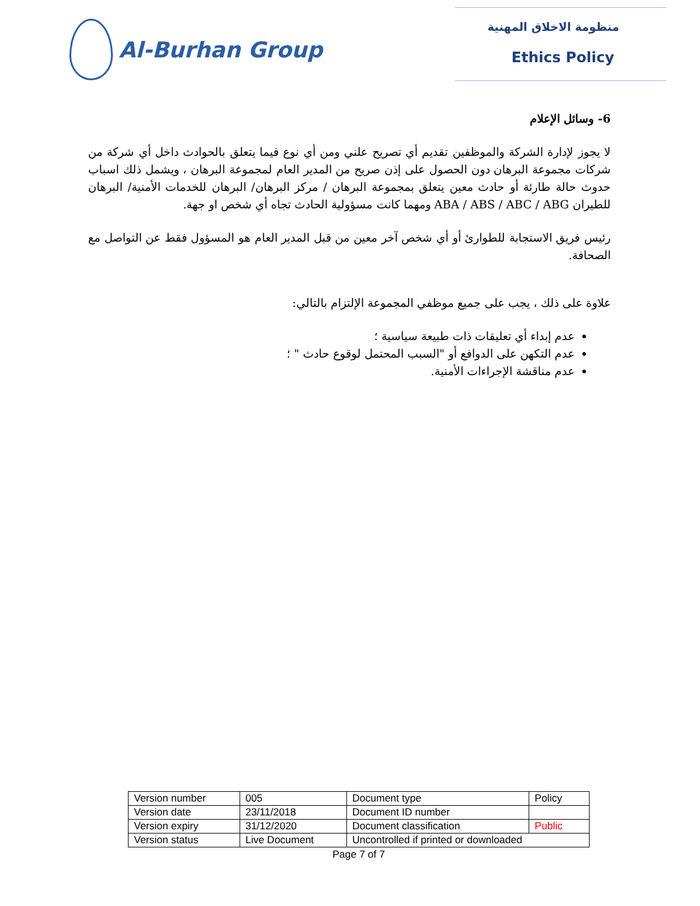Al-Burhan Group
منظومة الاخلاق المهنية
Ethics Policy
6- وسائل الإعلام
لا يجوز لإدارة الشركة والموظفين تقديم أي تصريح علني ومن أي نوع فيما يتعلق بالحوادث داخل أي شركة من شركات مجموعة البرهان دون الحصول على إذن صريح من المدير العام لمجموعة البرهان ، ويشمل ذلك اسباب حدوث حالة طارئة أو حادث معين يتعلق بمجموعة البرهان / مركز البرهان/ البرهان للخدمات الأمنية/ البرهان للطيران ABA / ABS / ABC / ABG ومهما كانت مسؤولية الحادث تجاه أي شخص او جهة.
رئيس فريق الاستجابة للطوارئ أو أي شخص آخر معين من قبل المدير العام هو المسؤول فقط عن التواصل مع الصحافة.
علاوة على ذلك ، يجب على جميع موظفي المجموعة الإلتزام بالتالي:
عدم إبداء أي تعليقات ذات طبيعة سياسية ؛
عدم التكهن على الدوافع أو "السبب المحتمل لوقوع حادث " ؛
عدم مناقشة الإجراءات الأمنية.
| Version number | 005 | Document type | Policy |
| Version date | 23/11/2018 | Document ID number | |
| Version expiry | 31/12/2020 | Document classification | Public |
| Version status | Live Document | Uncontrolled if printed or downloaded | |
Page 7 of 7